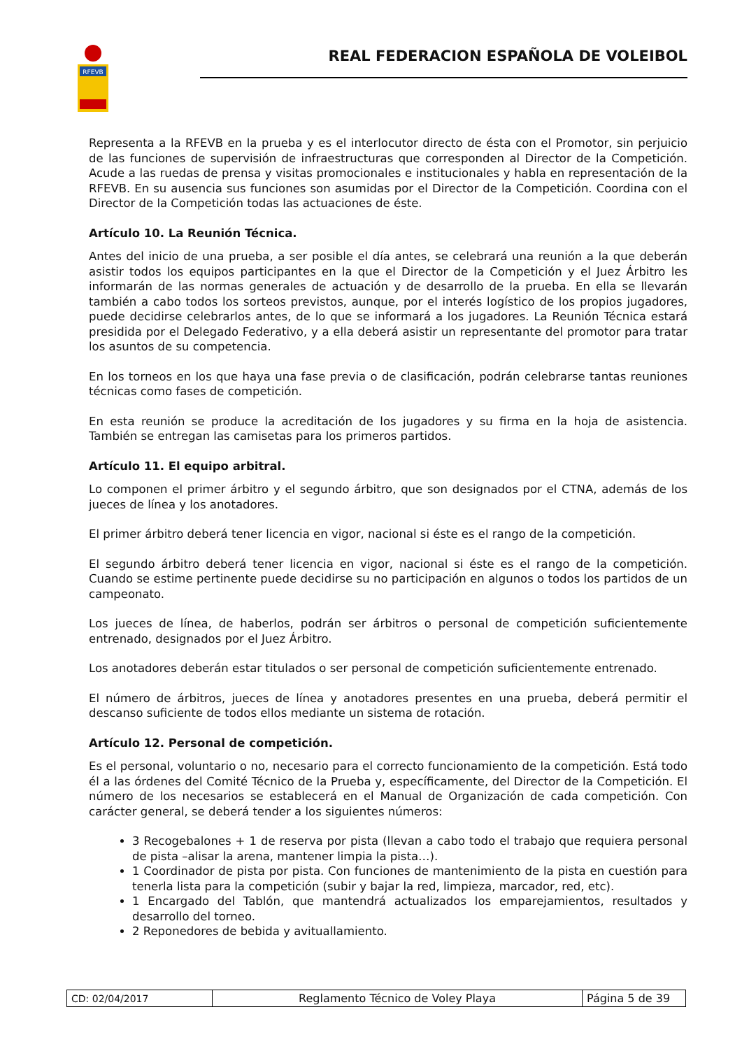RFEVB
REAL FEDERACION ESPAÑOLA DE VOLEIBOL
Representa a la RFEVB en la prueba y es el interlocutor directo de ésta con el Promotor, sin perjuicio de las funciones de supervisión de infraestructuras que corresponden al Director de la Competición. Acude a las ruedas de prensa y visitas promocionales e institucionales y habla en representación de la RFEVB. En su ausencia sus funciones son asumidas por el Director de la Competición. Coordina con el Director de la Competición todas las actuaciones de éste.
Artículo 10. La Reunión Técnica.
Antes del inicio de una prueba, a ser posible el día antes, se celebrará una reunión a la que deberán asistir todos los equipos participantes en la que el Director de la Competición y el Juez Árbitro les informarán de las normas generales de actuación y de desarrollo de la prueba. En ella se llevarán también a cabo todos los sorteos previstos, aunque, por el interés logístico de los propios jugadores, puede decidirse celebrarlos antes, de lo que se informará a los jugadores. La Reunión Técnica estará presidida por el Delegado Federativo, y a ella deberá asistir un representante del promotor para tratar los asuntos de su competencia.
En los torneos en los que haya una fase previa o de clasificación, podrán celebrarse tantas reuniones técnicas como fases de competición.
En esta reunión se produce la acreditación de los jugadores y su firma en la hoja de asistencia. También se entregan las camisetas para los primeros partidos.
Artículo 11. El equipo arbitral.
Lo componen el primer árbitro y el segundo árbitro, que son designados por el CTNA, además de los jueces de línea y los anotadores.
El primer árbitro deberá tener licencia en vigor, nacional si éste es el rango de la competición.
El segundo árbitro deberá tener licencia en vigor, nacional si éste es el rango de la competición. Cuando se estime pertinente puede decidirse su no participación en algunos o todos los partidos de un campeonato.
Los jueces de línea, de haberlos, podrán ser árbitros o personal de competición suficientemente entrenado, designados por el Juez Árbitro.
Los anotadores deberán estar titulados o ser personal de competición suficientemente entrenado.
El número de árbitros, jueces de línea y anotadores presentes en una prueba, deberá permitir el descanso suficiente de todos ellos mediante un sistema de rotación.
Artículo 12. Personal de competición.
Es el personal, voluntario o no, necesario para el correcto funcionamiento de la competición. Está todo él a las órdenes del Comité Técnico de la Prueba y, específicamente, del Director de la Competición. El número de los necesarios se establecerá en el Manual de Organización de cada competición. Con carácter general, se deberá tender a los siguientes números:
3 Recogebalones + 1 de reserva por pista (llevan a cabo todo el trabajo que requiera personal de pista –alisar la arena, mantener limpia la pista…).
1 Coordinador de pista por pista. Con funciones de mantenimiento de la pista en cuestión para tenerla lista para la competición (subir y bajar la red, limpieza, marcador, red, etc).
1 Encargado del Tablón, que mantendrá actualizados los emparejamientos, resultados y desarrollo del torneo.
2 Reponedores de bebida y avituallamiento.
| CD: 02/04/2017 | Reglamento Técnico de Voley Playa | Página 5 de 39 |